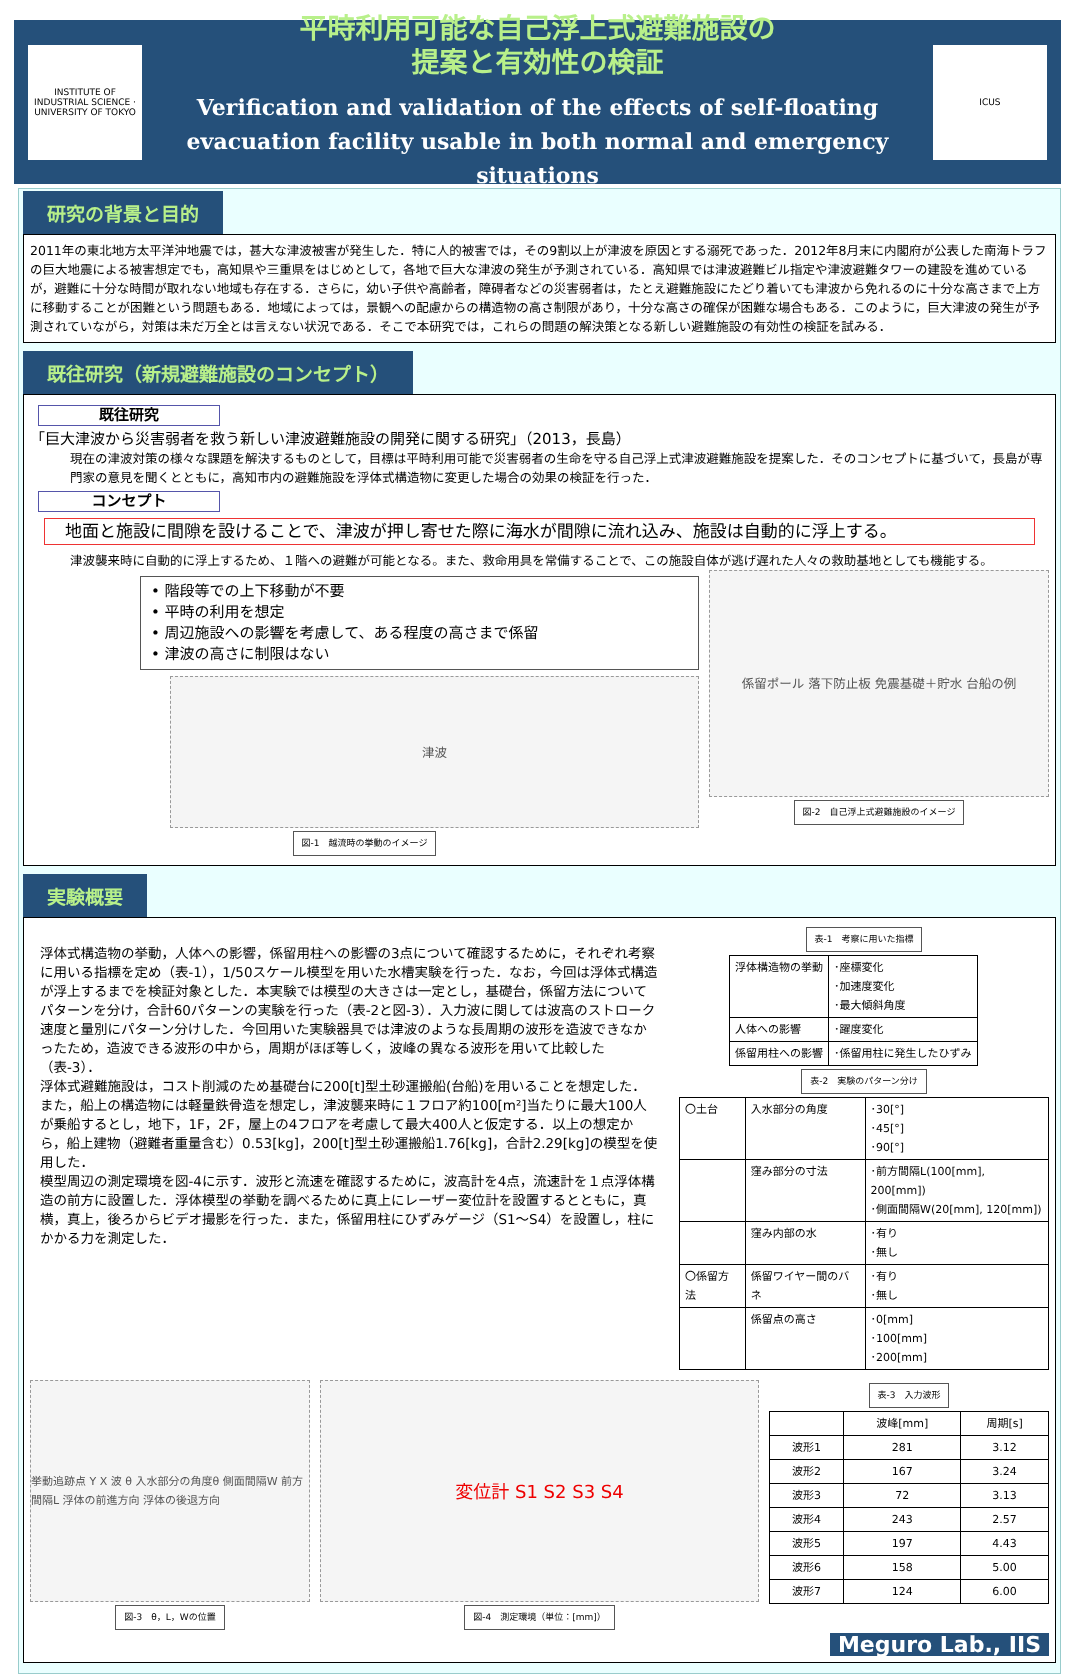INSTITUTE OF INDUSTRIAL SCIENCE · UNIVERSITY OF TOKYO
平時利用可能な自己浮上式避難施設の
提案と有効性の検証
Verification and validation of the effects of self-floating
evacuation facility usable in both normal and emergency situations
ICUS
研究の背景と目的
2011年の東北地方太平洋沖地震では，甚大な津波被害が発生した．特に人的被害では，その9割以上が津波を原因とする溺死であった．2012年8月末に内閣府が公表した南海トラフの巨大地震による被害想定でも，高知県や三重県をはじめとして，各地で巨大な津波の発生が予測されている．高知県では津波避難ビル指定や津波避難タワーの建設を進めているが，避難に十分な時間が取れない地域も存在する．さらに，幼い子供や高齢者，障碍者などの災害弱者は，たとえ避難施設にたどり着いても津波から免れるのに十分な高さまで上方に移動することが困難という問題もある．地域によっては，景観への配慮からの構造物の高さ制限があり，十分な高さの確保が困難な場合もある．このように，巨大津波の発生が予測されていながら，対策は未だ万全とは言えない状況である．そこで本研究では，これらの問題の解決策となる新しい避難施設の有効性の検証を試みる．
既往研究（新規避難施設のコンセプト）
既往研究
「巨大津波から災害弱者を救う新しい津波避難施設の開発に関する研究」（2013，長島）
現在の津波対策の様々な課題を解決するものとして，目標は平時利用可能で災害弱者の生命を守る自己浮上式津波避難施設を提案した．そのコンセプトに基づいて，長島が専門家の意見を聞くとともに，高知市内の避難施設を浮体式構造物に変更した場合の効果の検証を行った．
コンセプト
地面と施設に間隙を設けることで、津波が押し寄せた際に海水が間隙に流れ込み、施設は自動的に浮上する。
津波襲来時に自動的に浮上するため、１階への避難が可能となる。また、救命用具を常備することで、この施設自体が逃げ遅れた人々の救助基地としても機能する。
• 階段等での上下移動が不要
• 平時の利用を想定
• 周辺施設への影響を考慮して、ある程度の高さまで係留
• 津波の高さに制限はない
津波
図-1　越流時の挙動のイメージ
係留ポール 落下防止板 免震基礎＋貯水 台船の例
図-2　自己浮上式避難施設のイメージ
実験概要
浮体式構造物の挙動，人体への影響，係留用柱への影響の3点について確認するために，それぞれ考察に用いる指標を定め（表-1），1/50スケール模型を用いた水槽実験を行った．なお，今回は浮体式構造が浮上するまでを検証対象とした．本実験では模型の大きさは一定とし，基礎台，係留方法についてパターンを分け，合計60パターンの実験を行った（表-2と図-3）．入力波に関しては波高のストローク速度と量別にパターン分けした．今回用いた実験器具では津波のような長周期の波形を造波できなかったため，造波できる波形の中から，周期がほぼ等しく，波峰の異なる波形を用いて比較した（表-3）．
浮体式避難施設は，コスト削減のため基礎台に200[t]型土砂運搬船(台船)を用いることを想定した．また，船上の構造物には軽量鉄骨造を想定し，津波襲来時に１フロア約100[m²]当たりに最大100人が乗船するとし，地下，1F，2F，屋上の4フロアを考慮して最大400人と仮定する．以上の想定から，船上建物（避難者重量含む）0.53[kg]，200[t]型土砂運搬船1.76[kg]，合計2.29[kg]の模型を使用した．
模型周辺の測定環境を図-4に示す．波形と流速を確認するために，波高計を4点，流速計を１点浮体構造の前方に設置した．浮体模型の挙動を調べるために真上にレーザー変位計を設置するとともに，真横，真上，後ろからビデオ撮影を行った．また，係留用柱にひずみゲージ（S1～S4）を設置し，柱にかかる力を測定した．
表-1　考察に用いた指標
| 浮体構造物の挙動 | ･座標変化 ･加速度変化 ･最大傾斜角度 |
| 人体への影響 | ･躍度変化 |
| 係留用柱への影響 | ･係留用柱に発生したひずみ |
表-2　実験のパターン分け
| 〇土台 | 入水部分の角度 | ･30[°] ･45[°] ･90[°] |
| | 窪み部分の寸法 | ･前方間隔L(100[mm], 200[mm]) ･側面間隔W(20[mm], 120[mm]) |
| | 窪み内部の水 | ･有り ･無し |
| 〇係留方法 | 係留ワイヤー間のバネ | ･有り ･無し |
| | 係留点の高さ | ･0[mm] ･100[mm] ･200[mm] |
挙動追跡点 Y X 波 θ 入水部分の角度θ 側面間隔W 前方間隔L 浮体の前進方向 浮体の後退方向
図-3　θ，L，Wの位置
変位計 S1 S2 S3 S4
図-4　測定環境（単位：[mm]）
表-3　入力波形
| | 波峰[mm] | 周期[s] |
| --- | --- | --- |
| 波形1 | 281 | 3.12 |
| 波形2 | 167 | 3.24 |
| 波形3 | 72 | 3.13 |
| 波形4 | 243 | 2.57 |
| 波形5 | 197 | 4.43 |
| 波形6 | 158 | 5.00 |
| 波形7 | 124 | 6.00 |
Meguro Lab., IIS